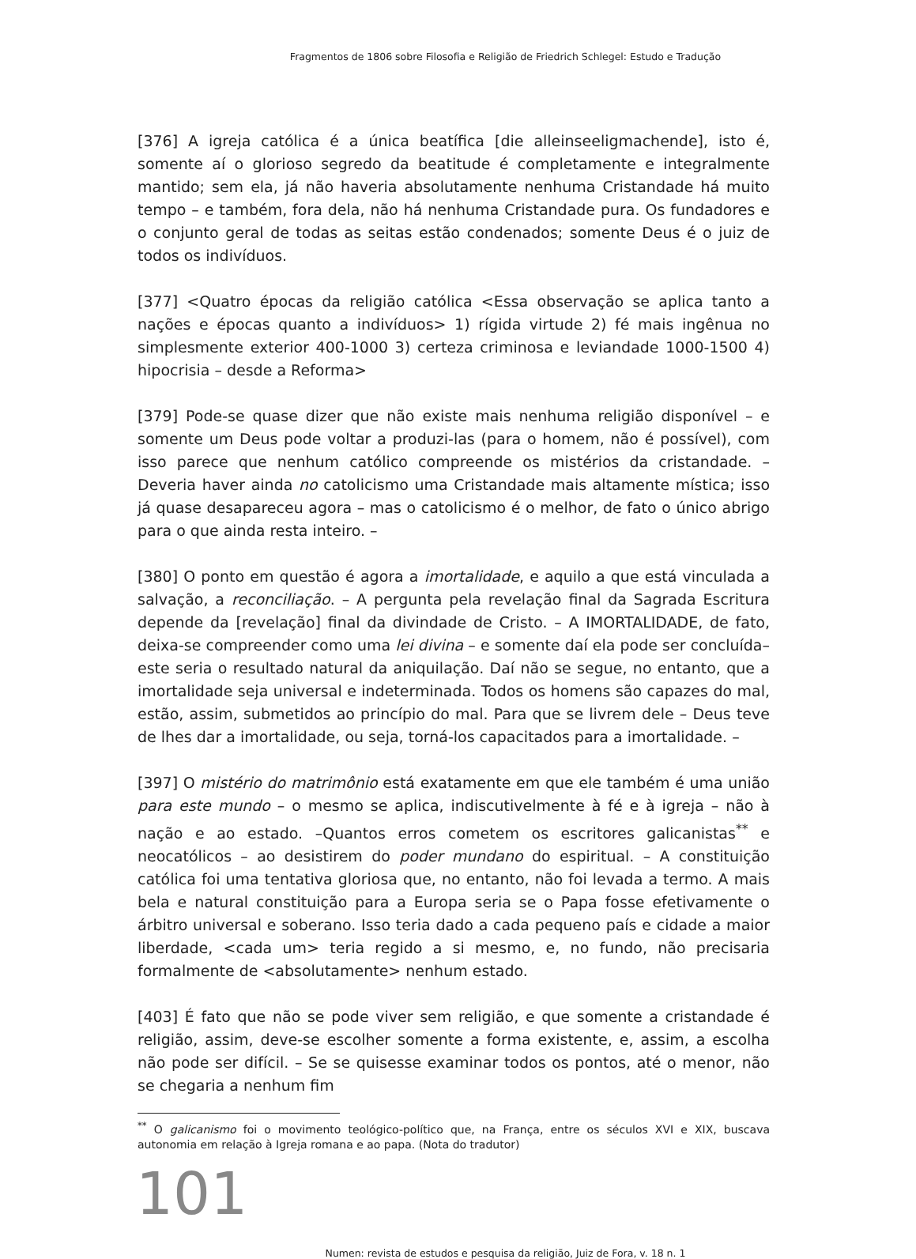Fragmentos de 1806 sobre Filosofia e Religião de Friedrich Schlegel: Estudo e Tradução
[376] A igreja católica é a única beatífica [die alleinseeligmachende], isto é, somente aí o glorioso segredo da beatitude é completamente e integralmente mantido; sem ela, já não haveria absolutamente nenhuma Cristandade há muito tempo – e também, fora dela, não há nenhuma Cristandade pura. Os fundadores e o conjunto geral de todas as seitas estão condenados; somente Deus é o juiz de todos os indivíduos.
[377] <Quatro épocas da religião católica <Essa observação se aplica tanto a nações e épocas quanto a indivíduos> 1) rígida virtude 2) fé mais ingênua no simplesmente exterior 400-1000 3) certeza criminosa e leviandade 1000-1500 4) hipocrisia – desde a Reforma>
[379] Pode-se quase dizer que não existe mais nenhuma religião disponível – e somente um Deus pode voltar a produzi-las (para o homem, não é possível), com isso parece que nenhum católico compreende os mistérios da cristandade. – Deveria haver ainda no catolicismo uma Cristandade mais altamente mística; isso já quase desapareceu agora – mas o catolicismo é o melhor, de fato o único abrigo para o que ainda resta inteiro. –
[380] O ponto em questão é agora a imortalidade, e aquilo a que está vinculada a salvação, a reconciliação. – A pergunta pela revelação final da Sagrada Escritura depende da [revelação] final da divindade de Cristo. – A IMORTALIDADE, de fato, deixa-se compreender como uma lei divina – e somente daí ela pode ser concluída– este seria o resultado natural da aniquilação. Daí não se segue, no entanto, que a imortalidade seja universal e indeterminada. Todos os homens são capazes do mal, estão, assim, submetidos ao princípio do mal. Para que se livrem dele – Deus teve de lhes dar a imortalidade, ou seja, torná-los capacitados para a imortalidade. –
[397] O mistério do matrimônio está exatamente em que ele também é uma união para este mundo – o mesmo se aplica, indiscutivelmente à fé e à igreja – não à nação e ao estado. –Quantos erros cometem os escritores galicanistas<sup>**</sup> e neocatólicos – ao desistirem do poder mundano do espiritual. – A constituição católica foi uma tentativa gloriosa que, no entanto, não foi levada a termo. A mais bela e natural constituição para a Europa seria se o Papa fosse efetivamente o árbitro universal e soberano. Isso teria dado a cada pequeno país e cidade a maior liberdade, <cada um> teria regido a si mesmo, e, no fundo, não precisaria formalmente de <absolutamente> nenhum estado.
[403] É fato que não se pode viver sem religião, e que somente a cristandade é religião, assim, deve-se escolher somente a forma existente, e, assim, a escolha não pode ser difícil. – Se se quisesse examinar todos os pontos, até o menor, não se chegaria a nenhum fim
<sup>**</sup> O galicanismo foi o movimento teológico-político que, na França, entre os séculos XVI e XIX, buscava autonomia em relação à Igreja romana e ao papa. (Nota do tradutor)
101
Numen: revista de estudos e pesquisa da religião, Juiz de Fora, v. 18 n. 1